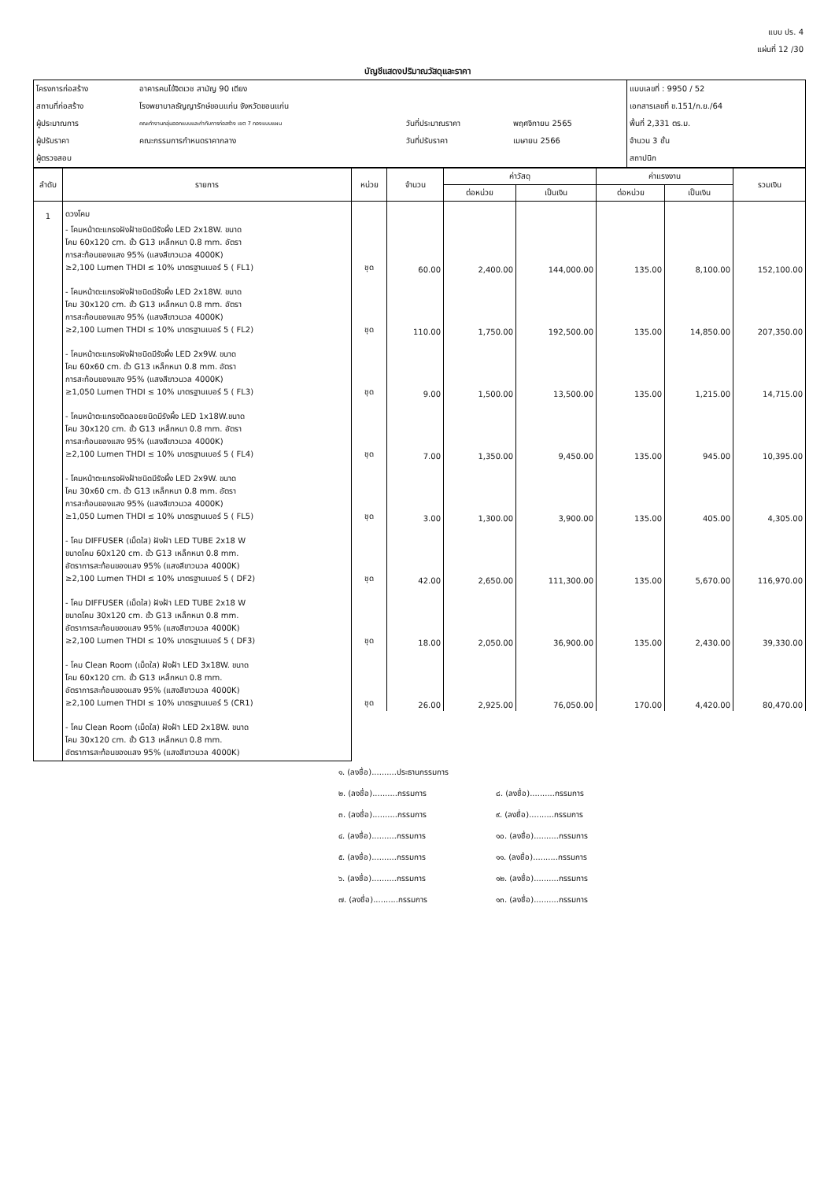แบบ ปร. 4
แผ่นที่ 12 /30
บัญชีแสดงปริมาณวัสดุและราคา
| โครงการก่อสร้าง | อาคารคนไข้จิตเวช สามัญ 90 เตียง | | | แบบเลขที่ : 9950 / 52 |
| สถานที่ก่อสร้าง | โรงพยาบาลธัญญารักษ์ขอนแก่น จังหวัดขอนแก่น | | | เอกสารเลขที่ ข.151/ก.ย./64 |
| ผู้ประมาณการ | คณะทำงานกลุ่มออกแบบและกำกับการก่อสร้าง เขต 7 กองแบบแผน | วันที่ประมาณราคา | พฤศจิกายน 2565 | พื้นที่ 2,331 ตร.ม. |
| ผู้ปรับราคา | คณะกรรมการกำหนดราคากลาง | วันที่ปรับราคา | เมษายน 2566 | จำนวน 3 ชั้น |
| ผู้ตรวจสอบ | | | | สถาปนิก |
| ลำดับ | รายการ | หน่วย | จำนวน | ค่าวัสดุ | | ค่าแรงงาน | | รวมเงิน |
| --- | --- | --- | --- | --- | --- | --- | --- | --- |
| | | | | ต่อหน่วย | เป็นเงิน | ต่อหน่วย | เป็นเงิน | |
| 1 | ดวงโคม | | | | | | | |
| | - โคมหน้าตะแกรงฝังฝ้าชนิดมีรังผึ้ง LED 2x18W. ขนาด โคม 60x120 cm. ขั้ว G13 เหล็กหนา 0.8 mm. อัตรา การสะท้อนของแสง 95% (แสงสีขาวนวล 4000K) ≥2,100 Lumen THDI ≤ 10% มาตรฐานเบอร์ 5 ( FL1) | ชุด | 60.00 | 2,400.00 | 144,000.00 | 135.00 | 8,100.00 | 152,100.00 |
| | - โคมหน้าตะแกรงฝังฝ้าชนิดมีรังผึ้ง LED 2x18W. ขนาด โคม 30x120 cm. ขั้ว G13 เหล็กหนา 0.8 mm. อัตรา การสะท้อนของแสง 95% (แสงสีขาวนวล 4000K) ≥2,100 Lumen THDI ≤ 10% มาตรฐานเบอร์ 5 ( FL2) | ชุด | 110.00 | 1,750.00 | 192,500.00 | 135.00 | 14,850.00 | 207,350.00 |
| | - โคมหน้าตะแกรงฝังฝ้าชนิดมีรังผึ้ง LED 2x9W. ขนาด โคม 60x60 cm. ขั้ว G13 เหล็กหนา 0.8 mm. อัตรา การสะท้อนของแสง 95% (แสงสีขาวนวล 4000K) ≥1,050 Lumen THDI ≤ 10% มาตรฐานเบอร์ 5 ( FL3) | ชุด | 9.00 | 1,500.00 | 13,500.00 | 135.00 | 1,215.00 | 14,715.00 |
| | - โคมหน้าตะแกรงติดลอยชนิดมีรังผึ้ง LED 1x18W.ขนาด โคม 30x120 cm. ขั้ว G13 เหล็กหนา 0.8 mm. อัตรา การสะท้อนของแสง 95% (แสงสีขาวนวล 4000K) ≥2,100 Lumen THDI ≤ 10% มาตรฐานเบอร์ 5 ( FL4) | ชุด | 7.00 | 1,350.00 | 9,450.00 | 135.00 | 945.00 | 10,395.00 |
| | - โคมหน้าตะแกรงฝังฝ้าชนิดมีรังผึ้ง LED 2x9W. ขนาด โคม 30x60 cm. ขั้ว G13 เหล็กหนา 0.8 mm. อัตรา การสะท้อนของแสง 95% (แสงสีขาวนวล 4000K) ≥1,050 Lumen THDI ≤ 10% มาตรฐานเบอร์ 5 ( FL5) | ชุด | 3.00 | 1,300.00 | 3,900.00 | 135.00 | 405.00 | 4,305.00 |
| | - โคม DIFFUSER (เม็ดใส) ฝังฝ้า LED TUBE 2x18 W ขนาดโคม 60x120 cm. ขั้ว G13 เหล็กหนา 0.8 mm. อัตราการสะท้อนของแสง 95% (แสงสีขาวนวล 4000K) ≥2,100 Lumen THDI ≤ 10% มาตรฐานเบอร์ 5 ( DF2) | ชุด | 42.00 | 2,650.00 | 111,300.00 | 135.00 | 5,670.00 | 116,970.00 |
| | - โคม DIFFUSER (เม็ดใส) ฝังฝ้า LED TUBE 2x18 W ขนาดโคม 30x120 cm. ขั้ว G13 เหล็กหนา 0.8 mm. อัตราการสะท้อนของแสง 95% (แสงสีขาวนวล 4000K) ≥2,100 Lumen THDI ≤ 10% มาตรฐานเบอร์ 5 ( DF3) | ชุด | 18.00 | 2,050.00 | 36,900.00 | 135.00 | 2,430.00 | 39,330.00 |
| | - โคม Clean Room (เม็ดใส) ฝังฝ้า LED 3x18W. ขนาด โคม 60x120 cm. ขั้ว G13 เหล็กหนา 0.8 mm. อัตราการสะท้อนของแสง 95% (แสงสีขาวนวล 4000K) ≥2,100 Lumen THDI ≤ 10% มาตรฐานเบอร์ 5 (CR1) | ชุด | 26.00 | 2,925.00 | 76,050.00 | 170.00 | 4,420.00 | 80,470.00 |
| | - โคม Clean Room (เม็ดใส) ฝังฝ้า LED 2x18W. ขนาด โคม 30x120 cm. ขั้ว G13 เหล็กหนา 0.8 mm. อัตราการสะท้อนของแสง 95% (แสงสีขาวนวล 4000K) | | | | | | | |
๑. (ลงชื่อ)..........ประธานกรรมการ
๒. (ลงชื่อ)..........กรรมการ ๘. (ลงชื่อ)..........กรรมการ
๓. (ลงชื่อ)..........กรรมการ ๙. (ลงชื่อ)..........กรรมการ
๔. (ลงชื่อ)..........กรรมการ ๑๐. (ลงชื่อ)..........กรรมการ
๕. (ลงชื่อ)..........กรรมการ ๑๑. (ลงชื่อ)..........กรรมการ
๖. (ลงชื่อ)..........กรรมการ ๑๒. (ลงชื่อ)..........กรรมการ
๗. (ลงชื่อ)..........กรรมการ ๑๓. (ลงชื่อ)..........กรรมการ